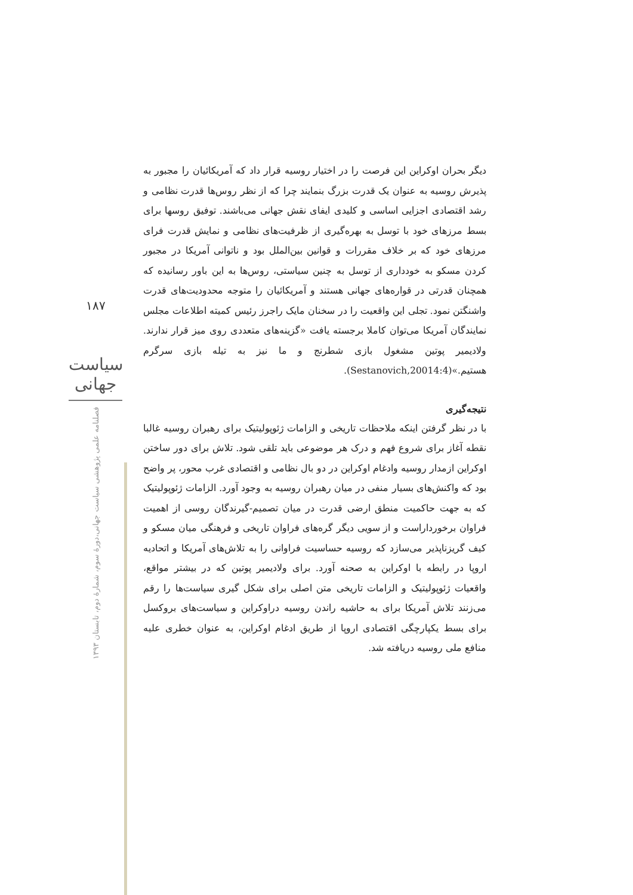۱۸۷
سیاست جهانی
فصلنامه علمی پژوهشی سیاست جهانی،دورهٔ سوم، شمارهٔ دوم، تابستان ۱۳۹۳
دیگر بحران اوکراین این فرصت را در اختیار روسیه قرار داد که آمریکائیان را مجبور به پذیرش روسیه به عنوان یک قدرت بزرگ بنمایند چرا که از نظر روس‌ها قدرت نظامی و رشد اقتصادی اجزایی اساسی و کلیدی ایفای نقش جهانی می‌باشند. توفیق روسها برای بسط مرزهای خود با توسل به بهره‌گیری از ظرفیت‌های نظامی و نمایش قدرت فرای مرزهای خود که بر خلاف مقررات و قوانین بین‌الملل بود و ناتوانی آمریکا در مجبور کردن مسکو به خودداری از توسل به چنین سیاستی، روس‌ها به این باور رسانیده که همچنان قدرتی در قواره‌های جهانی هستند و آمریکائیان را متوجه محدودیت‌های قدرت واشنگتن نمود. تجلی این واقعیت را در سخنان مایک راجرز رئیس کمیته اطلاعات مجلس نمایندگان آمریکا می‌توان کاملا برجسته یافت «گزینه‌های متعددی روی میز قرار ندارند. ولادیمیر پوتین مشغول بازی شطرنج و ما نیز به تیله بازی سرگرم هستیم.»(Sestanovich,20014:4).
نتیجه‌گیری
با در نظر گرفتن اینکه ملاحظات تاریخی و الزامات ژئوپولیتیک برای رهبران روسیه غالبا نقطه آغاز برای شروع فهم و درک هر موضوعی باید تلقی شود. تلاش برای دور ساختن اوکراین ازمدار روسیه وادغام اوکراین در دو بال نظامی و اقتصادی غرب محور، پر واضح بود که واکنش‌های بسیار منفی در میان رهبران روسیه به وجود آورد. الزامات ژئوپولیتیک که به جهت حاکمیت منطق ارضی قدرت در میان تصمیم-گیرندگان روسی از اهمیت فراوان برخورداراست و از سویی دیگر گره‌های فراوان تاریخی و فرهنگی میان مسکو و کیف گریزناپذیر می‌سازد که روسیه حساسیت فراوانی را به تلاش‌های آمریکا و اتحادیه اروپا در رابطه با اوکراین به صحنه آورد. برای ولادیمیر پوتین که در بیشتر مواقع، واقعیات ژئوپولیتیک و الزامات تاریخی متن اصلی برای شکل گیری سیاست‌ها را رقم می‌زنند تلاش آمریکا برای به حاشیه راندن روسیه دراوکراین و سیاست‌های بروکسل برای بسط یکپارچگی اقتصادی اروپا از طریق ادغام اوکراین، به عنوان خطری علیه منافع ملی روسیه دریافته شد.